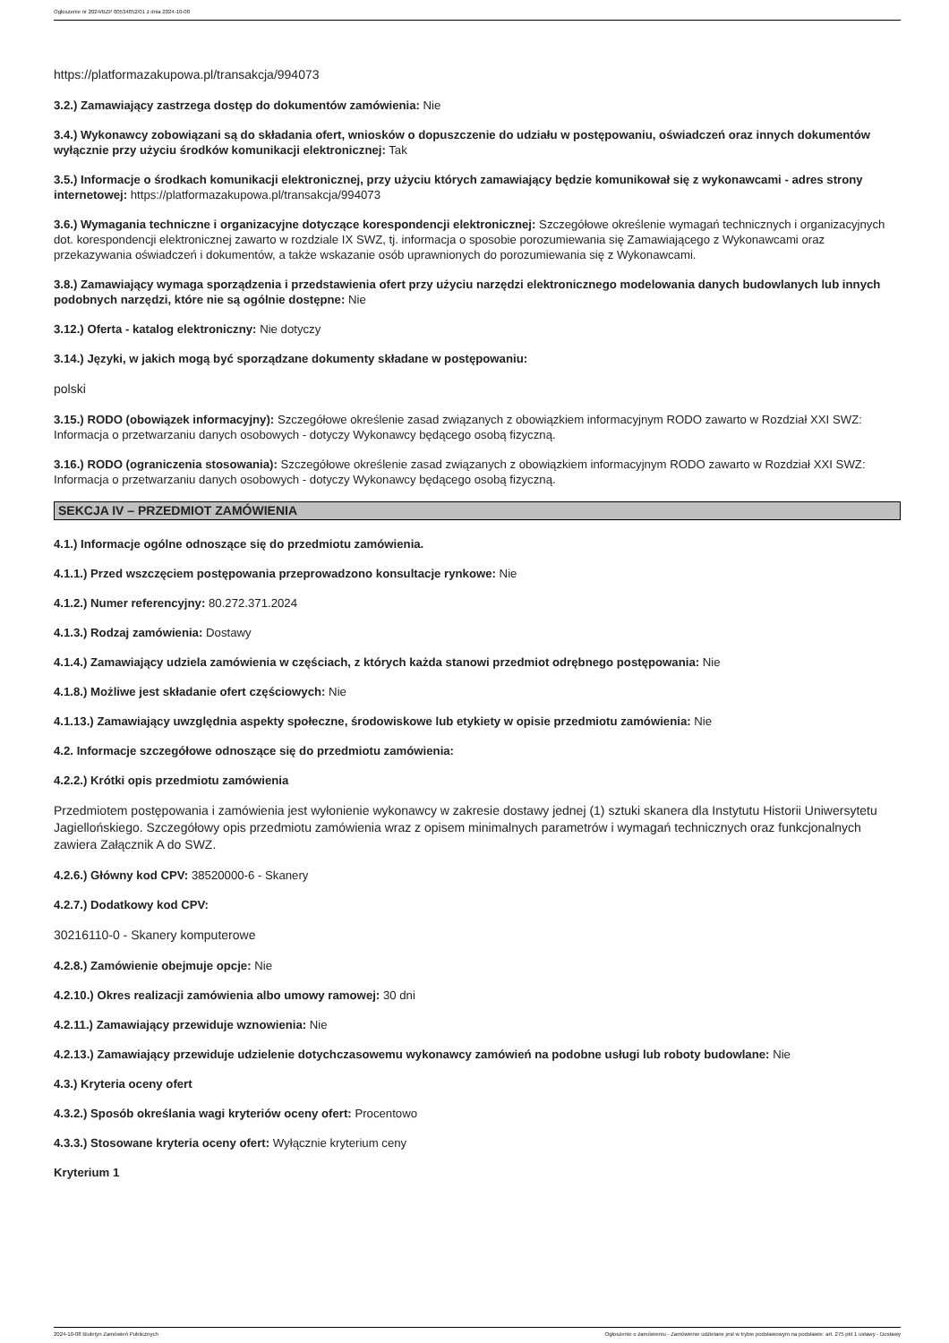Ogłoszenie nr 2024/BZP 00534852/01 z dnia 2024-10-08
https://platformazakupowa.pl/transakcja/994073
3.2.) Zamawiający zastrzega dostęp do dokumentów zamówienia: Nie
3.4.) Wykonawcy zobowiązani są do składania ofert, wniosków o dopuszczenie do udziału w postępowaniu, oświadczeń oraz innych dokumentów wyłącznie przy użyciu środków komunikacji elektronicznej: Tak
3.5.) Informacje o środkach komunikacji elektronicznej, przy użyciu których zamawiający będzie komunikował się z wykonawcami - adres strony internetowej: https://platformazakupowa.pl/transakcja/994073
3.6.) Wymagania techniczne i organizacyjne dotyczące korespondencji elektronicznej: Szczegółowe określenie wymagań technicznych i organizacyjnych dot. korespondencji elektronicznej zawarto w rozdziale IX SWZ, tj. informacja o sposobie porozumiewania się Zamawiającego z Wykonawcami oraz przekazywania oświadczeń i dokumentów, a także wskazanie osób uprawnionych do porozumiewania się z Wykonawcami.
3.8.) Zamawiający wymaga sporządzenia i przedstawienia ofert przy użyciu narzędzi elektronicznego modelowania danych budowlanych lub innych podobnych narzędzi, które nie są ogólnie dostępne: Nie
3.12.) Oferta - katalog elektroniczny: Nie dotyczy
3.14.) Języki, w jakich mogą być sporządzane dokumenty składane w postępowaniu:
polski
3.15.) RODO (obowiązek informacyjny): Szczegółowe określenie zasad związanych z obowiązkiem informacyjnym RODO zawarto w Rozdział XXI SWZ: Informacja o przetwarzaniu danych osobowych - dotyczy Wykonawcy będącego osobą fizyczną.
3.16.) RODO (ograniczenia stosowania): Szczegółowe określenie zasad związanych z obowiązkiem informacyjnym RODO zawarto w Rozdział XXI SWZ: Informacja o przetwarzaniu danych osobowych - dotyczy Wykonawcy będącego osobą fizyczną.
SEKCJA IV – PRZEDMIOT ZAMÓWIENIA
4.1.) Informacje ogólne odnoszące się do przedmiotu zamówienia.
4.1.1.) Przed wszczęciem postępowania przeprowadzono konsultacje rynkowe: Nie
4.1.2.) Numer referencyjny: 80.272.371.2024
4.1.3.) Rodzaj zamówienia: Dostawy
4.1.4.) Zamawiający udziela zamówienia w częściach, z których każda stanowi przedmiot odrębnego postępowania: Nie
4.1.8.) Możliwe jest składanie ofert częściowych: Nie
4.1.13.) Zamawiający uwzględnia aspekty społeczne, środowiskowe lub etykiety w opisie przedmiotu zamówienia: Nie
4.2. Informacje szczegółowe odnoszące się do przedmiotu zamówienia:
4.2.2.) Krótki opis przedmiotu zamówienia
Przedmiotem postępowania i zamówienia jest wyłonienie wykonawcy w zakresie dostawy jednej (1) sztuki skanera dla Instytutu Historii Uniwersytetu Jagiellońskiego. Szczegółowy opis przedmiotu zamówienia wraz z opisem minimalnych parametrów i wymagań technicznych oraz funkcjonalnych zawiera Załącznik A do SWZ.
4.2.6.) Główny kod CPV: 38520000-6 - Skanery
4.2.7.) Dodatkowy kod CPV:
30216110-0 - Skanery komputerowe
4.2.8.) Zamówienie obejmuje opcje: Nie
4.2.10.) Okres realizacji zamówienia albo umowy ramowej: 30 dni
4.2.11.) Zamawiający przewiduje wznowienia: Nie
4.2.13.) Zamawiający przewiduje udzielenie dotychczasowemu wykonawcy zamówień na podobne usługi lub roboty budowlane: Nie
4.3.) Kryteria oceny ofert
4.3.2.) Sposób określania wagi kryteriów oceny ofert: Procentowo
4.3.3.) Stosowane kryteria oceny ofert: Wyłącznie kryterium ceny
Kryterium 1
2024-10-08 Biuletyn Zamówień Publicznych Ogłoszenie o zamówieniu - Zamówienie udzielane jest w trybie podstawowym na podstawie: art. 275 pkt 1 ustawy - Dostawy